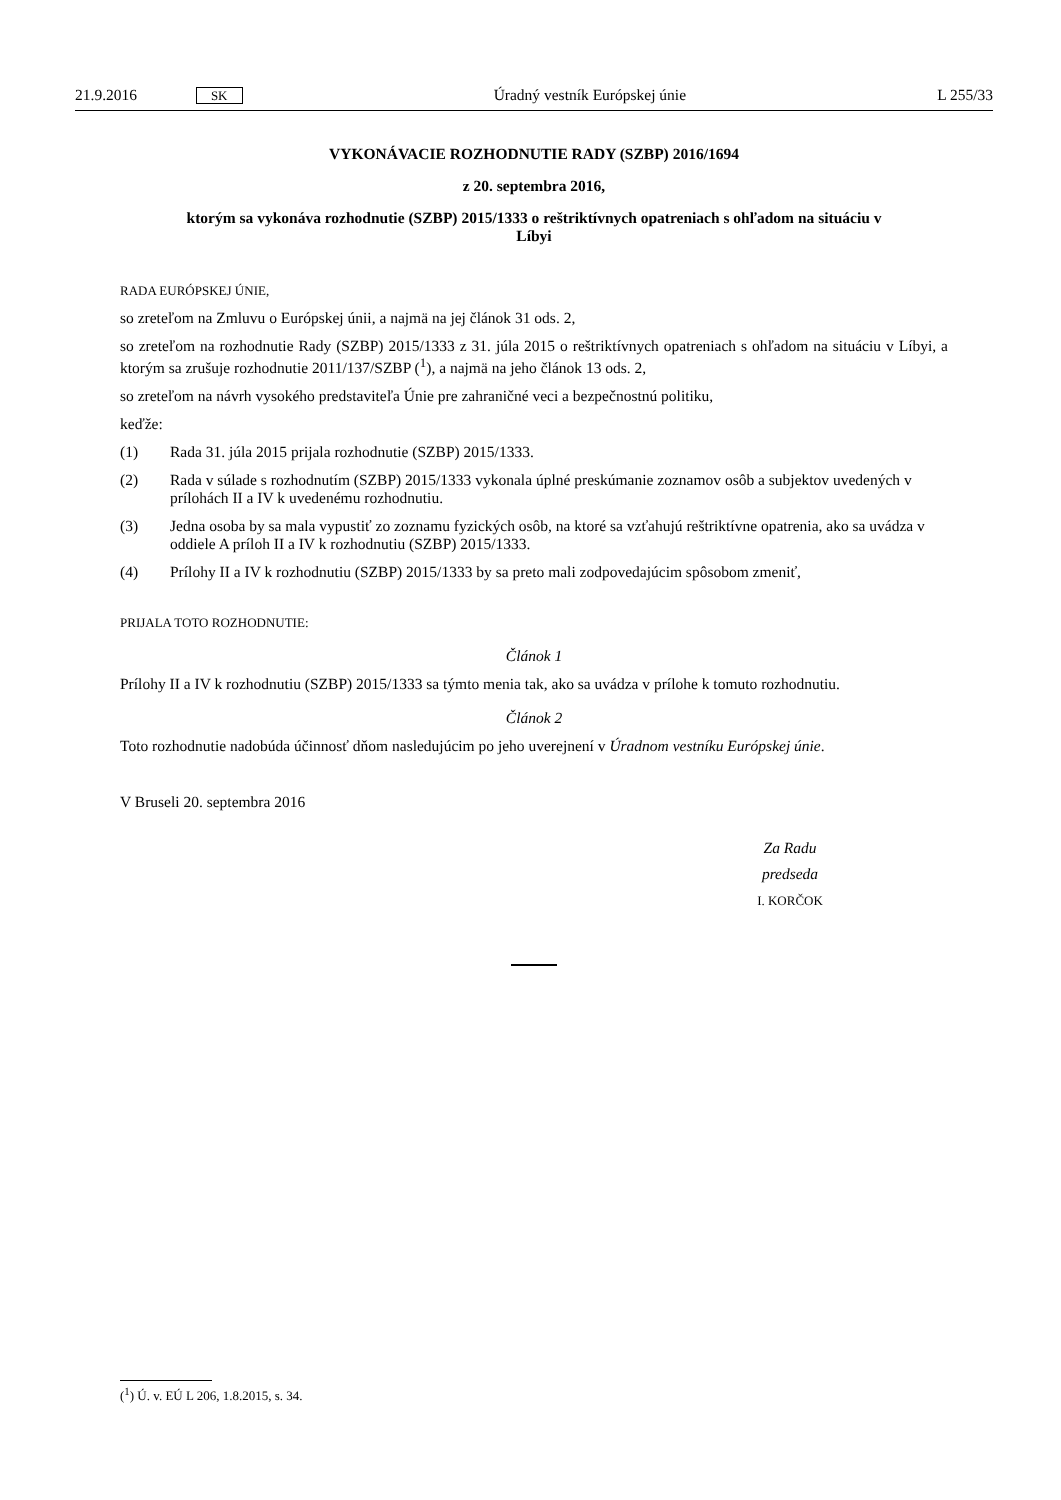21.9.2016 SK Úradný vestník Európskej únie L 255/33
VYKONÁVACIE ROZHODNUTIE RADY (SZBP) 2016/1694
z 20. septembra 2016,
ktorým sa vykonáva rozhodnutie (SZBP) 2015/1333 o reštriktívnych opatreniach s ohľadom na situáciu v Líbyi
RADA EURÓPSKEJ ÚNIE,
so zreteľom na Zmluvu o Európskej únii, a najmä na jej článok 31 ods. 2,
so zreteľom na rozhodnutie Rady (SZBP) 2015/1333 z 31. júla 2015 o reštriktívnych opatreniach s ohľadom na situáciu v Líbyi, a ktorým sa zrušuje rozhodnutie 2011/137/SZBP (<sup>1</sup>), a najmä na jeho článok 13 ods. 2,
so zreteľom na návrh vysokého predstaviteľa Únie pre zahraničné veci a bezpečnostnú politiku,
keďže:
(1) Rada 31. júla 2015 prijala rozhodnutie (SZBP) 2015/1333.
(2) Rada v súlade s rozhodnutím (SZBP) 2015/1333 vykonala úplné preskúmanie zoznamov osôb a subjektov uvedených v prílohách II a IV k uvedenému rozhodnutiu.
(3) Jedna osoba by sa mala vypustiť zo zoznamu fyzických osôb, na ktoré sa vzťahujú reštriktívne opatrenia, ako sa uvádza v oddiele A príloh II a IV k rozhodnutiu (SZBP) 2015/1333.
(4) Prílohy II a IV k rozhodnutiu (SZBP) 2015/1333 by sa preto mali zodpovedajúcim spôsobom zmeniť,
PRIJALA TOTO ROZHODNUTIE:
Článok 1
Prílohy II a IV k rozhodnutiu (SZBP) 2015/1333 sa týmto menia tak, ako sa uvádza v prílohe k tomuto rozhodnutiu.
Článok 2
Toto rozhodnutie nadobúda účinnosť dňom nasledujúcim po jeho uverejnení v Úradnom vestníku Európskej únie.
V Bruseli 20. septembra 2016
Za Radu
predseda
I. KORČOK
(<sup>1</sup>) Ú. v. EÚ L 206, 1.8.2015, s. 34.